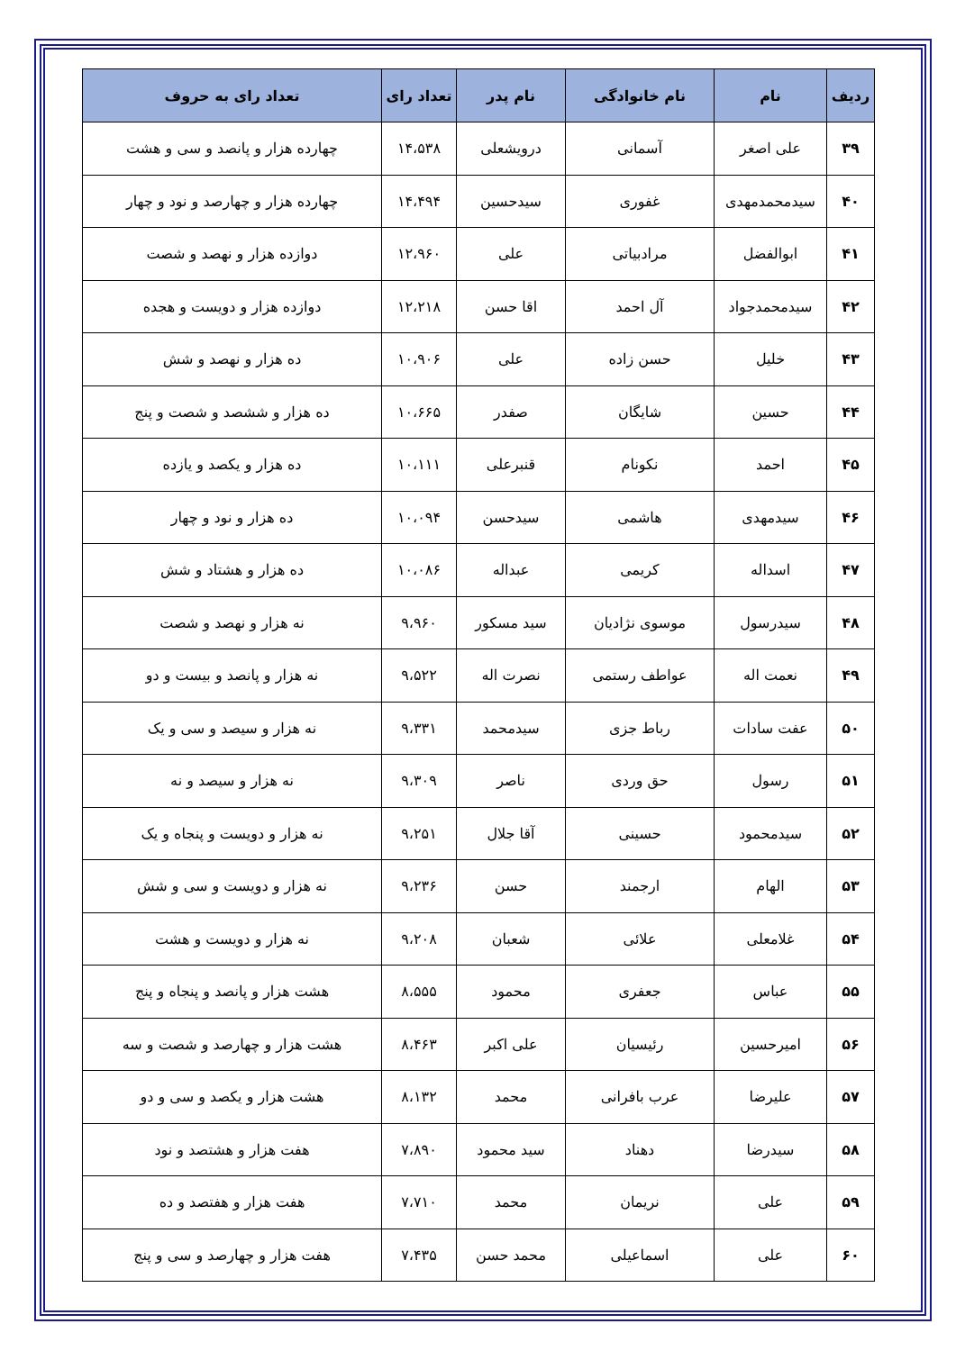| ردیف | نام | نام خانوادگی | نام پدر | تعداد رای | تعداد رای به حروف |
| --- | --- | --- | --- | --- | --- |
| ۳۹ | علی اصغر | آسمانی | درویشعلی | ۱۴،۵۳۸ | چهارده هزار و پانصد و سی و هشت |
| ۴۰ | سیدمحمدمهدی | غفوری | سیدحسین | ۱۴،۴۹۴ | چهارده هزار و چهارصد و نود و چهار |
| ۴۱ | ابوالفضل | مرادبیاتی | علی | ۱۲،۹۶۰ | دوازده هزار و نهصد و شصت |
| ۴۲ | سیدمحمدجواد | آل احمد | اقا حسن | ۱۲،۲۱۸ | دوازده هزار و دویست و هجده |
| ۴۳ | خلیل | حسن زاده | علی | ۱۰،۹۰۶ | ده هزار و نهصد و شش |
| ۴۴ | حسین | شایگان | صفدر | ۱۰،۶۶۵ | ده هزار و ششصد و شصت و پنج |
| ۴۵ | احمد | نکونام | قنبرعلی | ۱۰،۱۱۱ | ده هزار و یکصد و یازده |
| ۴۶ | سیدمهدی | هاشمی | سیدحسن | ۱۰،۰۹۴ | ده هزار و نود و چهار |
| ۴۷ | اسداله | کریمی | عبداله | ۱۰،۰۸۶ | ده هزار و هشتاد و شش |
| ۴۸ | سیدرسول | موسوی نژادیان | سید مسکور | ۹،۹۶۰ | نه هزار و نهصد و شصت |
| ۴۹ | نعمت اله | عواطف رستمی | نصرت اله | ۹،۵۲۲ | نه هزار و پانصد و بیست و دو |
| ۵۰ | عفت سادات | رباط جزی | سیدمحمد | ۹،۳۳۱ | نه هزار و سیصد و سی و یک |
| ۵۱ | رسول | حق وردی | ناصر | ۹،۳۰۹ | نه هزار و سیصد و نه |
| ۵۲ | سیدمحمود | حسینی | آقا جلال | ۹،۲۵۱ | نه هزار و دویست و پنجاه و یک |
| ۵۳ | الهام | ارجمند | حسن | ۹،۲۳۶ | نه هزار و دویست و سی و شش |
| ۵۴ | غلامعلی | علائی | شعبان | ۹،۲۰۸ | نه هزار و دویست و هشت |
| ۵۵ | عباس | جعفری | محمود | ۸،۵۵۵ | هشت هزار و پانصد و پنجاه و پنج |
| ۵۶ | امیرحسین | رئیسیان | علی اکبر | ۸،۴۶۳ | هشت هزار و چهارصد و شصت و سه |
| ۵۷ | علیرضا | عرب بافرانی | محمد | ۸،۱۳۲ | هشت هزار و یکصد و سی و دو |
| ۵۸ | سیدرضا | دهناد | سید محمود | ۷،۸۹۰ | هفت هزار و هشتصد و نود |
| ۵۹ | علی | نریمان | محمد | ۷،۷۱۰ | هفت هزار و هفتصد و ده |
| ۶۰ | علی | اسماعیلی | محمد حسن | ۷،۴۳۵ | هفت هزار و چهارصد و سی و پنج |